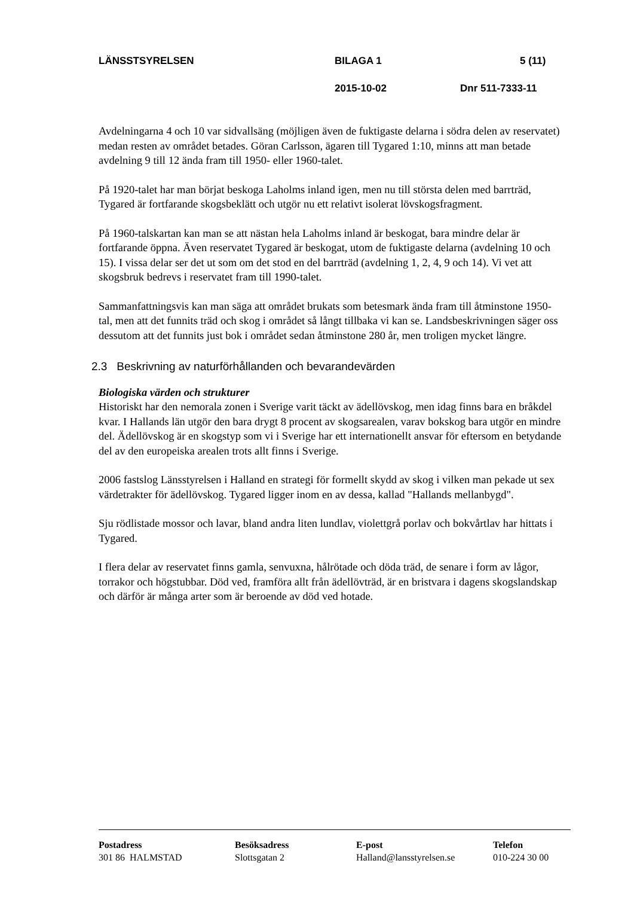LÄNSSTSYRELSEN BILAGA 1 5 (11)
2015-10-02 Dnr 511-7333-11
Avdelningarna 4 och 10 var sidvallsäng (möjligen även de fuktigaste delarna i södra delen av reservatet) medan resten av området betades. Göran Carlsson, ägaren till Tygared 1:10, minns att man betade avdelning 9 till 12 ända fram till 1950- eller 1960-talet.
På 1920-talet har man börjat beskoga Laholms inland igen, men nu till största delen med barrträd, Tygared är fortfarande skogsbeklätt och utgör nu ett relativt isolerat lövskogsfragment.
På 1960-talskartan kan man se att nästan hela Laholms inland är beskogat, bara mindre delar är fortfarande öppna. Även reservatet Tygared är beskogat, utom de fuktigaste delarna (avdelning 10 och 15). I vissa delar ser det ut som om det stod en del barrträd (avdelning 1, 2, 4, 9 och 14). Vi vet att skogsbruk bedrevs i reservatet fram till 1990-talet.
Sammanfattningsvis kan man säga att området brukats som betesmark ända fram till åtminstone 1950-tal, men att det funnits träd och skog i området så långt tillbaka vi kan se. Landsbeskrivningen säger oss dessutom att det funnits just bok i området sedan åtminstone 280 år, men troligen mycket längre.
2.3 Beskrivning av naturförhållanden och bevarandevärden
Biologiska värden och strukturer
Historiskt har den nemorala zonen i Sverige varit täckt av ädellövskog, men idag finns bara en bråkdel kvar. I Hallands län utgör den bara drygt 8 procent av skogsarealen, varav bokskog bara utgör en mindre del. Ädellövskog är en skogstyp som vi i Sverige har ett internationellt ansvar för eftersom en betydande del av den europeiska arealen trots allt finns i Sverige.
2006 fastslog Länsstyrelsen i Halland en strategi för formellt skydd av skog i vilken man pekade ut sex värdetrakter för ädellövskog. Tygared ligger inom en av dessa, kallad "Hallands mellanbygd".
Sju rödlistade mossor och lavar, bland andra liten lundlav, violettgrå porlav och bokvårtlav har hittats i Tygared.
I flera delar av reservatet finns gamla, senvuxna, hålrötade och döda träd, de senare i form av lågor, torrakor och högstubbar. Död ved, framföra allt från ädellövträd, är en bristvara i dagens skogslandskap och därför är många arter som är beroende av död ved hotade.
Postadress
301 86 HALMSTAD
Besöksadress
Slottsgatan 2
E-post
Halland@lansstyrelsen.se
Telefon
010-224 30 00